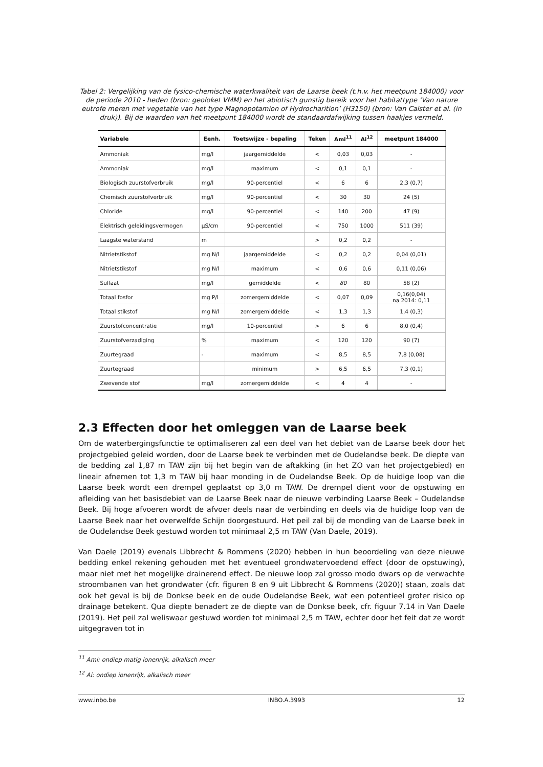Tabel 2: Vergelijking van de fysico-chemische waterkwaliteit van de Laarse beek (t.h.v. het meetpunt 184000) voor de periode 2010 - heden (bron: geoloket VMM) en het abiotisch gunstig bereik voor het habitattype ‘Van nature eutrofe meren met vegetatie van het type Magnopotamion of Hydrocharition’ (H3150) (bron: Van Calster et al. (in druk)). Bij de waarden van het meetpunt 184000 wordt de standaardafwijking tussen haakjes vermeld.
| Variabele | Eenh. | Toetswijze - bepaling | Teken | Ami<sup>11</sup> | Ai<sup>12</sup> | meetpunt 184000 |
| --- | --- | --- | --- | --- | --- | --- |
| Ammoniak | mg/l | jaargemiddelde | < | 0,03 | 0,03 | - |
| Ammoniak | mg/l | maximum | < | 0,1 | 0,1 | - |
| Biologisch zuurstofverbruik | mg/l | 90-percentiel | < | 6 | 6 | 2,3 (0,7) |
| Chemisch zuurstofverbruik | mg/l | 90-percentiel | < | 30 | 30 | 24 (5) |
| Chloride | mg/l | 90-percentiel | < | 140 | 200 | 47 (9) |
| Elektrisch geleidingsvermogen | µS/cm | 90-percentiel | < | 750 | 1000 | 511 (39) |
| Laagste waterstand | m | | > | 0,2 | 0,2 | - |
| Nitrietstikstof | mg N/l | jaargemiddelde | < | 0,2 | 0,2 | 0,04 (0,01) |
| Nitrietstikstof | mg N/l | maximum | < | 0,6 | 0,6 | 0,11 (0,06) |
| Sulfaat | mg/l | gemiddelde | < | 80 | 80 | 58 (2) |
| Totaal fosfor | mg P/l | zomergemiddelde | < | 0,07 | 0,09 | 0,16(0,04) na 2014: 0,11 |
| Totaal stikstof | mg N/l | zomergemiddelde | < | 1,3 | 1,3 | 1,4 (0,3) |
| Zuurstofconcentratie | mg/l | 10-percentiel | > | 6 | 6 | 8,0 (0,4) |
| Zuurstofverzadiging | % | maximum | < | 120 | 120 | 90 (7) |
| Zuurtegraad | - | maximum | < | 8,5 | 8,5 | 7,8 (0,08) |
| Zuurtegraad | | minimum | > | 6,5 | 6,5 | 7,3 (0,1) |
| Zwevende stof | mg/l | zomergemiddelde | < | 4 | 4 | - |
2.3 Effecten door het omleggen van de Laarse beek
Om de waterbergingsfunctie te optimaliseren zal een deel van het debiet van de Laarse beek door het projectgebied geleid worden, door de Laarse beek te verbinden met de Oudelandse beek. De diepte van de bedding zal 1,87 m TAW zijn bij het begin van de aftakking (in het ZO van het projectgebied) en lineair afnemen tot 1,3 m TAW bij haar monding in de Oudelandse Beek. Op de huidige loop van die Laarse beek wordt een drempel geplaatst op 3,0 m TAW. De drempel dient voor de opstuwing en afleiding van het basisdebiet van de Laarse Beek naar de nieuwe verbinding Laarse Beek – Oudelandse Beek. Bij hoge afvoeren wordt de afvoer deels naar de verbinding en deels via de huidige loop van de Laarse Beek naar het overwelfde Schijn doorgestuurd. Het peil zal bij de monding van de Laarse beek in de Oudelandse Beek gestuwd worden tot minimaal 2,5 m TAW (Van Daele, 2019).
Van Daele (2019) evenals Libbrecht & Rommens (2020) hebben in hun beoordeling van deze nieuwe bedding enkel rekening gehouden met het eventueel grondwatervoedend effect (door de opstuwing), maar niet met het mogelijke drainerend effect. De nieuwe loop zal grosso modo dwars op de verwachte stroombanen van het grondwater (cfr. figuren 8 en 9 uit Libbrecht & Rommens (2020)) staan, zoals dat ook het geval is bij de Donkse beek en de oude Oudelandse Beek, wat een potentieel groter risico op drainage betekent. Qua diepte benadert ze de diepte van de Donkse beek, cfr. figuur 7.14 in Van Daele (2019). Het peil zal weliswaar gestuwd worden tot minimaal 2,5 m TAW, echter door het feit dat ze wordt uitgegraven tot in
<sup>11</sup> Ami: ondiep matig ionenrijk, alkalisch meer
<sup>12</sup> Ai: ondiep ionenrijk, alkalisch meer
www.inbo.be INBO.A.3993 12